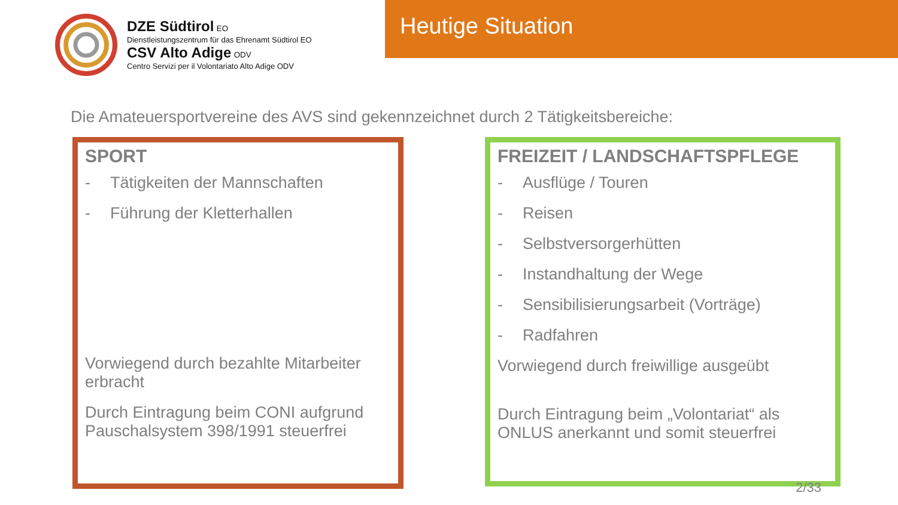DZE Südtirol EO
Dienstleistungszentrum für das Ehrenamt Südtirol EO
CSV Alto Adige ODV
Centro Servizi per il Volontariato Alto Adige ODV
Heutige Situation
Die Amateuersportvereine des AVS sind gekennzeichnet durch 2 Tätigkeitsbereiche:
SPORT
- Tätigkeiten der Mannschaften
- Führung der Kletterhallen
Vorwiegend durch bezahlte Mitarbeiter erbracht
Durch Eintragung beim CONI aufgrund Pauschalsystem 398/1991 steuerfrei
FREIZEIT / LANDSCHAFTSPFLEGE
- Ausflüge / Touren
- Reisen
- Selbstversorgerhütten
- Instandhaltung der Wege
- Sensibilisierungsarbeit (Vorträge)
- Radfahren
Vorwiegend durch freiwillige ausgeübt
Durch Eintragung beim „Volontariat“ als ONLUS anerkannt und somit steuerfrei
2/33